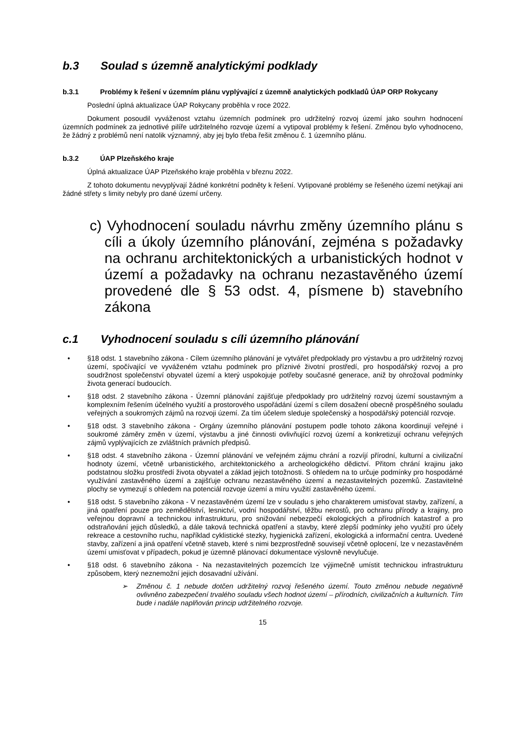b.3 Soulad s územně analytickými podklady
b.3.1 Problémy k řešení v územním plánu vyplývající z územně analytických podkladů ÚAP ORP Rokycany
Poslední úplná aktualizace ÚAP Rokycany proběhla v roce 2022.
Dokument posoudil vyváženost vztahu územních podmínek pro udržitelný rozvoj území jako souhrn hodnocení územních podmínek za jednotlivé pilíře udržitelného rozvoje území a vytipoval problémy k řešení. Změnou bylo vyhodnoceno, že žádný z problémů není natolik významný, aby jej bylo třeba řešit změnou č. 1 územního plánu.
b.3.2 ÚAP Plzeňského kraje
Úplná aktualizace ÚAP Plzeňského kraje proběhla v březnu 2022.
Z tohoto dokumentu nevyplývají žádné konkrétní podněty k řešení. Vytipované problémy se řešeného území netýkají ani žádné střety s limity nebyly pro dané území určeny.
c) Vyhodnocení souladu návrhu změny územního plánu s cíli a úkoly územního plánování, zejména s požadavky na ochranu architektonických a urbanistických hodnot v území a požadavky na ochranu nezastavěného území provedené dle § 53 odst. 4, písmene b) stavebního zákona
c.1 Vyhodnocení souladu s cíli územního plánování
• §18 odst. 1 stavebního zákona - Cílem územního plánování je vytvářet předpoklady pro výstavbu a pro udržitelný rozvoj území, spočívající ve vyváženém vztahu podmínek pro příznivé životní prostředí, pro hospodářský rozvoj a pro soudržnost společenství obyvatel území a který uspokojuje potřeby současné generace, aniž by ohrožoval podmínky života generací budoucích.
• §18 odst. 2 stavebního zákona - Územní plánování zajišťuje předpoklady pro udržitelný rozvoj území soustavným a komplexním řešením účelného využití a prostorového uspořádání území s cílem dosažení obecně prospěšného souladu veřejných a soukromých zájmů na rozvoji území. Za tím účelem sleduje společenský a hospodářský potenciál rozvoje.
• §18 odst. 3 stavebního zákona - Orgány územního plánování postupem podle tohoto zákona koordinují veřejné i soukromé záměry změn v území, výstavbu a jiné činnosti ovlivňující rozvoj území a konkretizují ochranu veřejných zájmů vyplývajících ze zvláštních právních předpisů.
• §18 odst. 4 stavebního zákona - Územní plánování ve veřejném zájmu chrání a rozvíjí přírodní, kulturní a civilizační hodnoty území, včetně urbanistického, architektonického a archeologického dědictví. Přitom chrání krajinu jako podstatnou složku prostředí života obyvatel a základ jejich totožnosti. S ohledem na to určuje podmínky pro hospodárné využívání zastavěného území a zajišťuje ochranu nezastavěného území a nezastavitelných pozemků. Zastavitelné plochy se vymezují s ohledem na potenciál rozvoje území a míru využití zastavěného území.
• §18 odst. 5 stavebního zákona - V nezastavěném území lze v souladu s jeho charakterem umisťovat stavby, zařízení, a jiná opatření pouze pro zemědělství, lesnictví, vodní hospodářství, těžbu nerostů, pro ochranu přírody a krajiny, pro veřejnou dopravní a technickou infrastrukturu, pro snižování nebezpečí ekologických a přírodních katastrof a pro odstraňování jejich důsledků, a dále taková technická opatření a stavby, které zlepší podmínky jeho využití pro účely rekreace a cestovního ruchu, například cyklistické stezky, hygienická zařízení, ekologická a informační centra. Uvedené stavby, zařízení a jiná opatření včetně staveb, které s nimi bezprostředně souvisejí včetně oplocení, lze v nezastavěném území umisťovat v případech, pokud je územně plánovací dokumentace výslovně nevylučuje.
• §18 odst. 6 stavebního zákona - Na nezastavitelných pozemcích lze výjimečně umístit technickou infrastrukturu způsobem, který neznemožní jejich dosavadní užívání.
➢ Změnou č. 1 nebude dotčen udržitelný rozvoj řešeného území. Touto změnou nebude negativně ovlivněno zabezpečení trvalého souladu všech hodnot území – přírodních, civilizačních a kulturních. Tím bude i nadále naplňován princip udržitelného rozvoje.
15